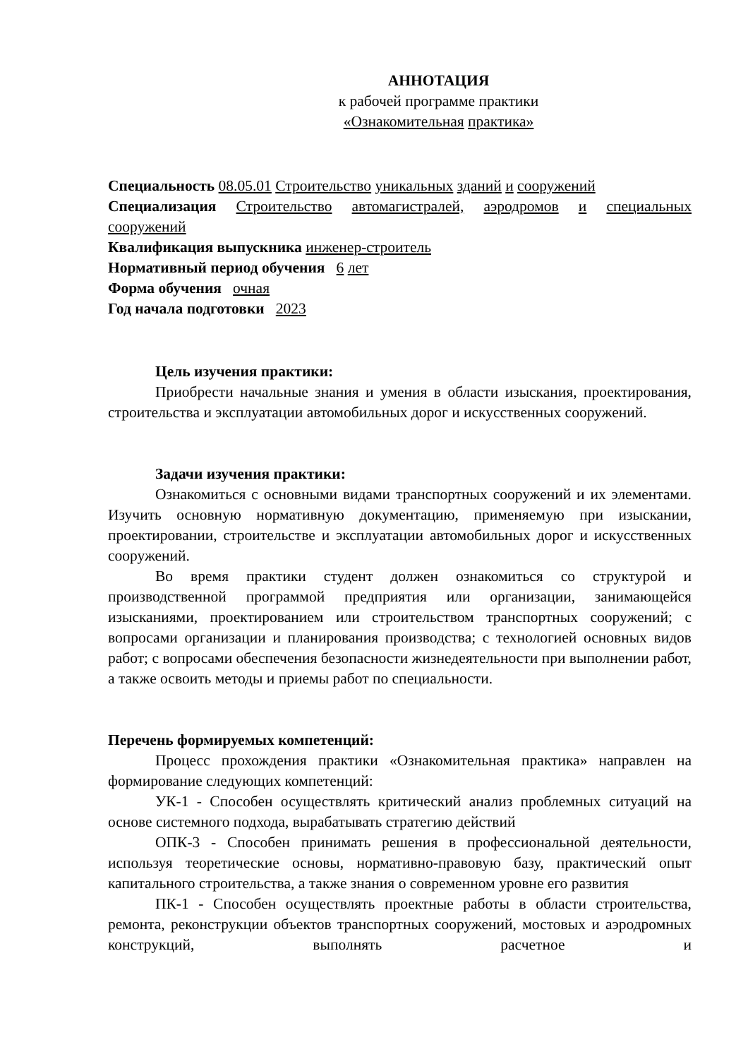АННОТАЦИЯ
к рабочей программе практики
«Ознакомительная практика»
Специальность 08.05.01 Строительство уникальных зданий и сооружений
Специализация Строительство автомагистралей, аэродромов и специальных сооружений
Квалификация выпускника инженер-строитель
Нормативный период обучения 6 лет
Форма обучения очная
Год начала подготовки 2023
Цель изучения практики:
Приобрести начальные знания и умения в области изыскания, проектирования, строительства и эксплуатации автомобильных дорог и искусственных сооружений.
Задачи изучения практики:
Ознакомиться с основными видами транспортных сооружений и их элементами. Изучить основную нормативную документацию, применяемую при изыскании, проектировании, строительстве и эксплуатации автомобильных дорог и искусственных сооружений.
Во время практики студент должен ознакомиться со структурой и производственной программой предприятия или организации, занимающейся изысканиями, проектированием или строительством транспортных сооружений; с вопросами организации и планирования производства; с технологией основных видов работ; с вопросами обеспечения безопасности жизнедеятельности при выполнении работ, а также освоить методы и приемы работ по специальности.
Перечень формируемых компетенций:
Процесс прохождения практики «Ознакомительная практика» направлен на формирование следующих компетенций:
УК-1 - Способен осуществлять критический анализ проблемных ситуаций на основе системного подхода, вырабатывать стратегию действий
ОПК-3 - Способен принимать решения в профессиональной деятельности, используя теоретические основы, нормативно-правовую базу, практический опыт капитального строительства, а также знания о современном уровне его развития
ПК-1 - Способен осуществлять проектные работы в области строительства, ремонта, реконструкции объектов транспортных сооружений, мостовых и аэродромных конструкций, выполнять расчетное и